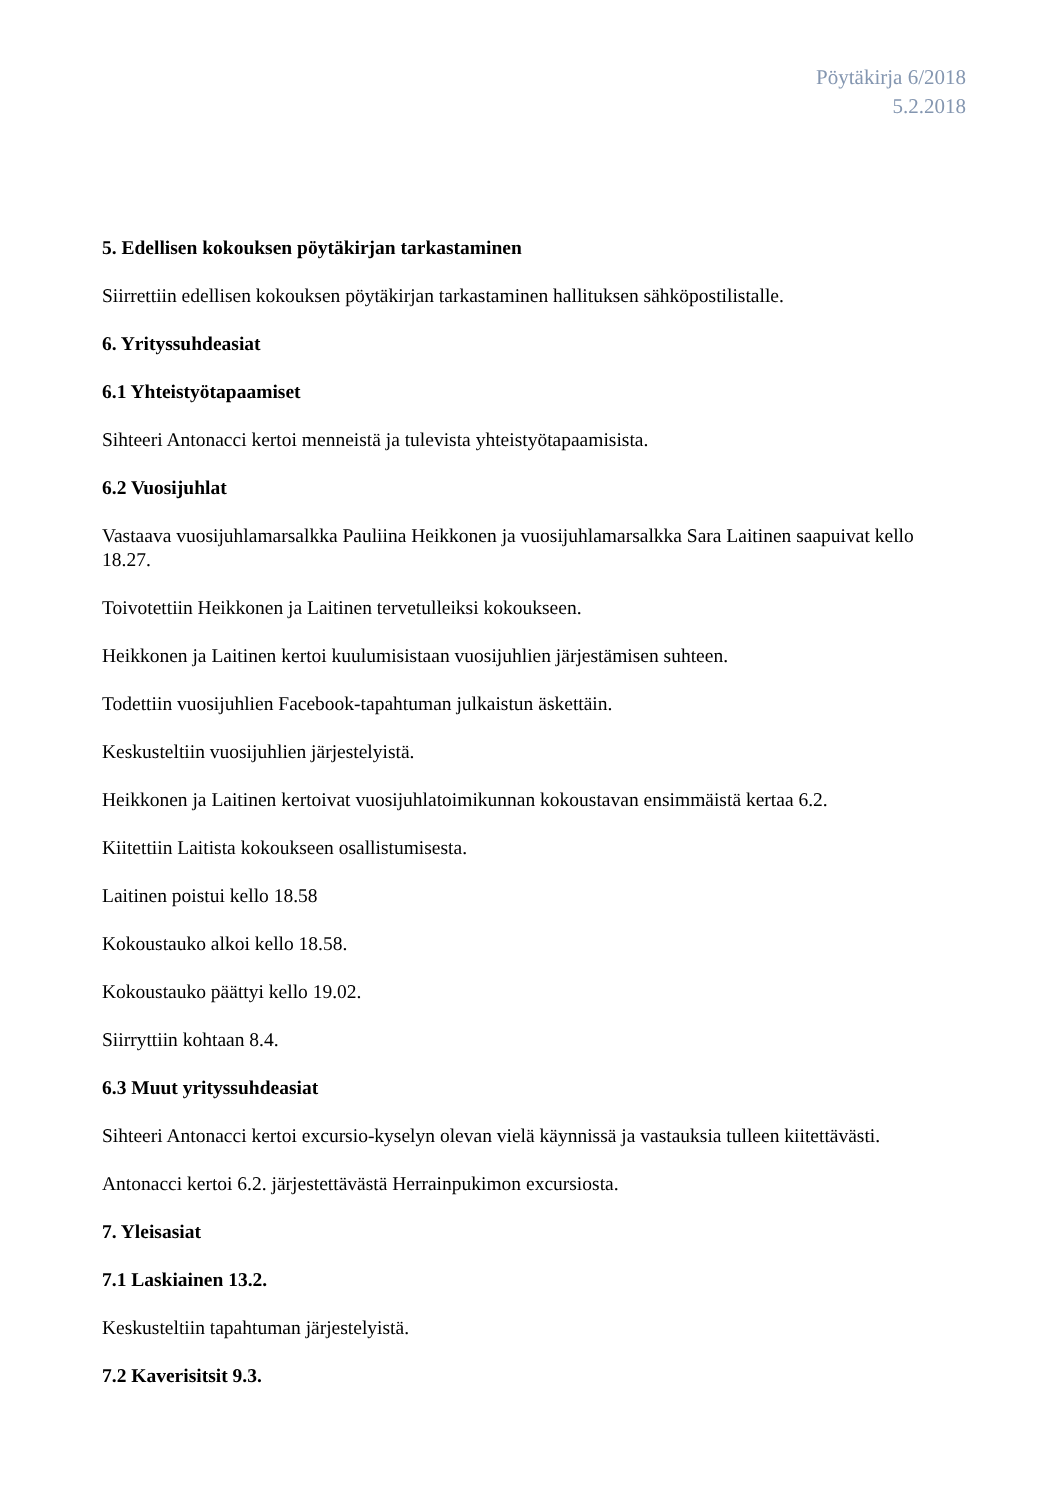Pöytäkirja 6/2018
5.2.2018
5. Edellisen kokouksen pöytäkirjan tarkastaminen
Siirrettiin edellisen kokouksen pöytäkirjan tarkastaminen hallituksen sähköpostilistalle.
6. Yrityssuhdeasiat
6.1 Yhteistyötapaamiset
Sihteeri Antonacci kertoi menneistä ja tulevista yhteistyötapaamisista.
6.2 Vuosijuhlat
Vastaava vuosijuhlamarsalkka Pauliina Heikkonen ja vuosijuhlamarsalkka Sara Laitinen saapuivat kello 18.27.
Toivotettiin Heikkonen ja Laitinen tervetulleiksi kokoukseen.
Heikkonen ja Laitinen kertoi kuulumisistaan vuosijuhlien järjestämisen suhteen.
Todettiin vuosijuhlien Facebook-tapahtuman julkaistun äskettäin.
Keskusteltiin vuosijuhlien järjestelyistä.
Heikkonen ja Laitinen kertoivat vuosijuhlatoimikunnan kokoustavan ensimmäistä kertaa 6.2.
Kiitettiin Laitista kokoukseen osallistumisesta.
Laitinen poistui kello 18.58
Kokoustauko alkoi kello 18.58.
Kokoustauko päättyi kello 19.02.
Siirryttiin kohtaan 8.4.
6.3 Muut yrityssuhdeasiat
Sihteeri Antonacci kertoi excursio-kyselyn olevan vielä käynnissä ja vastauksia tulleen kiitettävästi.
Antonacci kertoi 6.2. järjestettävästä Herrainpukimon excursiosta.
7. Yleisasiat
7.1 Laskiainen 13.2.
Keskusteltiin tapahtuman järjestelyistä.
7.2 Kaverisitsit 9.3.